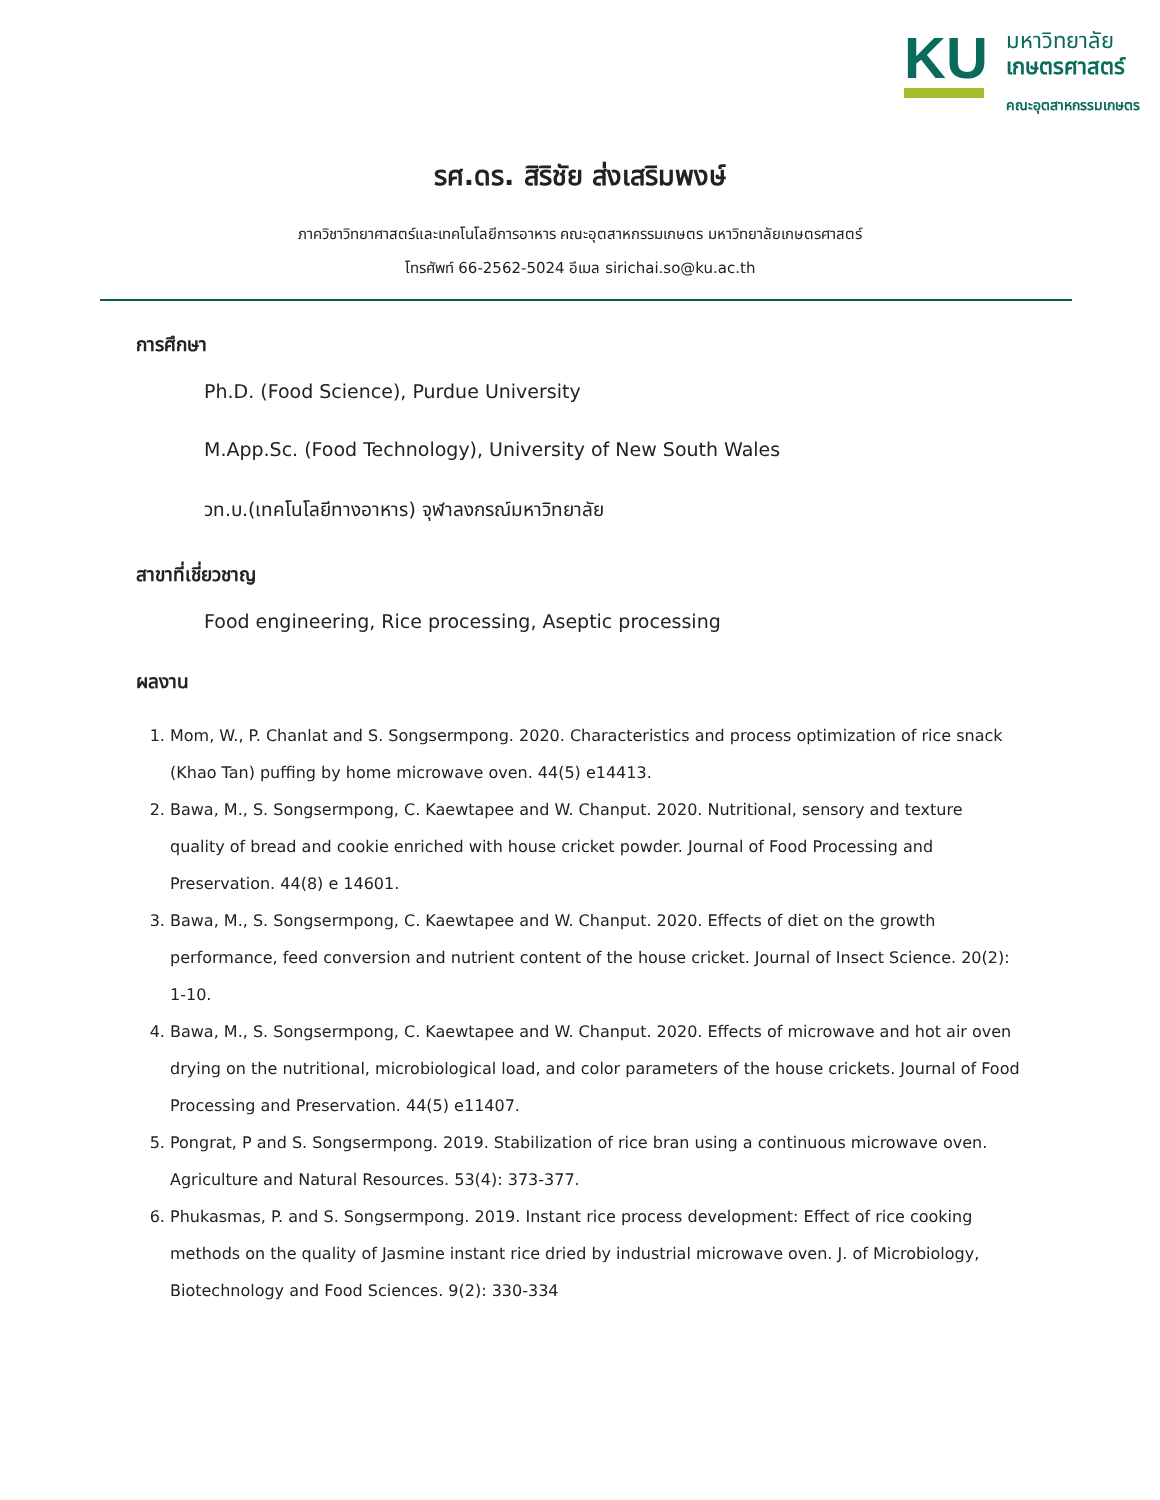KU
มหาวิทยาลัย
เกษตรศาสตร์
คณะอุตสาหกรรมเกษตร
รศ.ดร. สิริชัย ส่งเสริมพงษ์
ภาควิชาวิทยาศาสตร์และเทคโนโลยีการอาหาร คณะอุตสาหกรรมเกษตร มหาวิทยาลัยเกษตรศาสตร์
โทรศัพท์ 66-2562-5024 อีเมล sirichai.so@ku.ac.th
การศึกษา
Ph.D. (Food Science), Purdue University
M.App.Sc. (Food Technology), University of New South Wales
วท.บ.(เทคโนโลยีทางอาหาร) จุฬาลงกรณ์มหาวิทยาลัย
สาขาที่เชี่ยวชาญ
Food engineering, Rice processing, Aseptic processing
ผลงาน
1. Mom, W., P. Chanlat and S. Songsermpong. 2020. Characteristics and process optimization of rice snack (Khao Tan) puffing by home microwave oven. 44(5) e14413.
2. Bawa, M., S. Songsermpong, C. Kaewtapee and W. Chanput. 2020. Nutritional, sensory and texture quality of bread and cookie enriched with house cricket powder. Journal of Food Processing and Preservation. 44(8) e 14601.
3. Bawa, M., S. Songsermpong, C. Kaewtapee and W. Chanput. 2020. Effects of diet on the growth performance, feed conversion and nutrient content of the house cricket. Journal of Insect Science. 20(2): 1-10.
4. Bawa, M., S. Songsermpong, C. Kaewtapee and W. Chanput. 2020. Effects of microwave and hot air oven drying on the nutritional, microbiological load, and color parameters of the house crickets. Journal of Food Processing and Preservation. 44(5) e11407.
5. Pongrat, P and S. Songsermpong. 2019. Stabilization of rice bran using a continuous microwave oven. Agriculture and Natural Resources. 53(4): 373-377.
6. Phukasmas, P. and S. Songsermpong. 2019. Instant rice process development: Effect of rice cooking methods on the quality of Jasmine instant rice dried by industrial microwave oven. J. of Microbiology, Biotechnology and Food Sciences. 9(2): 330-334